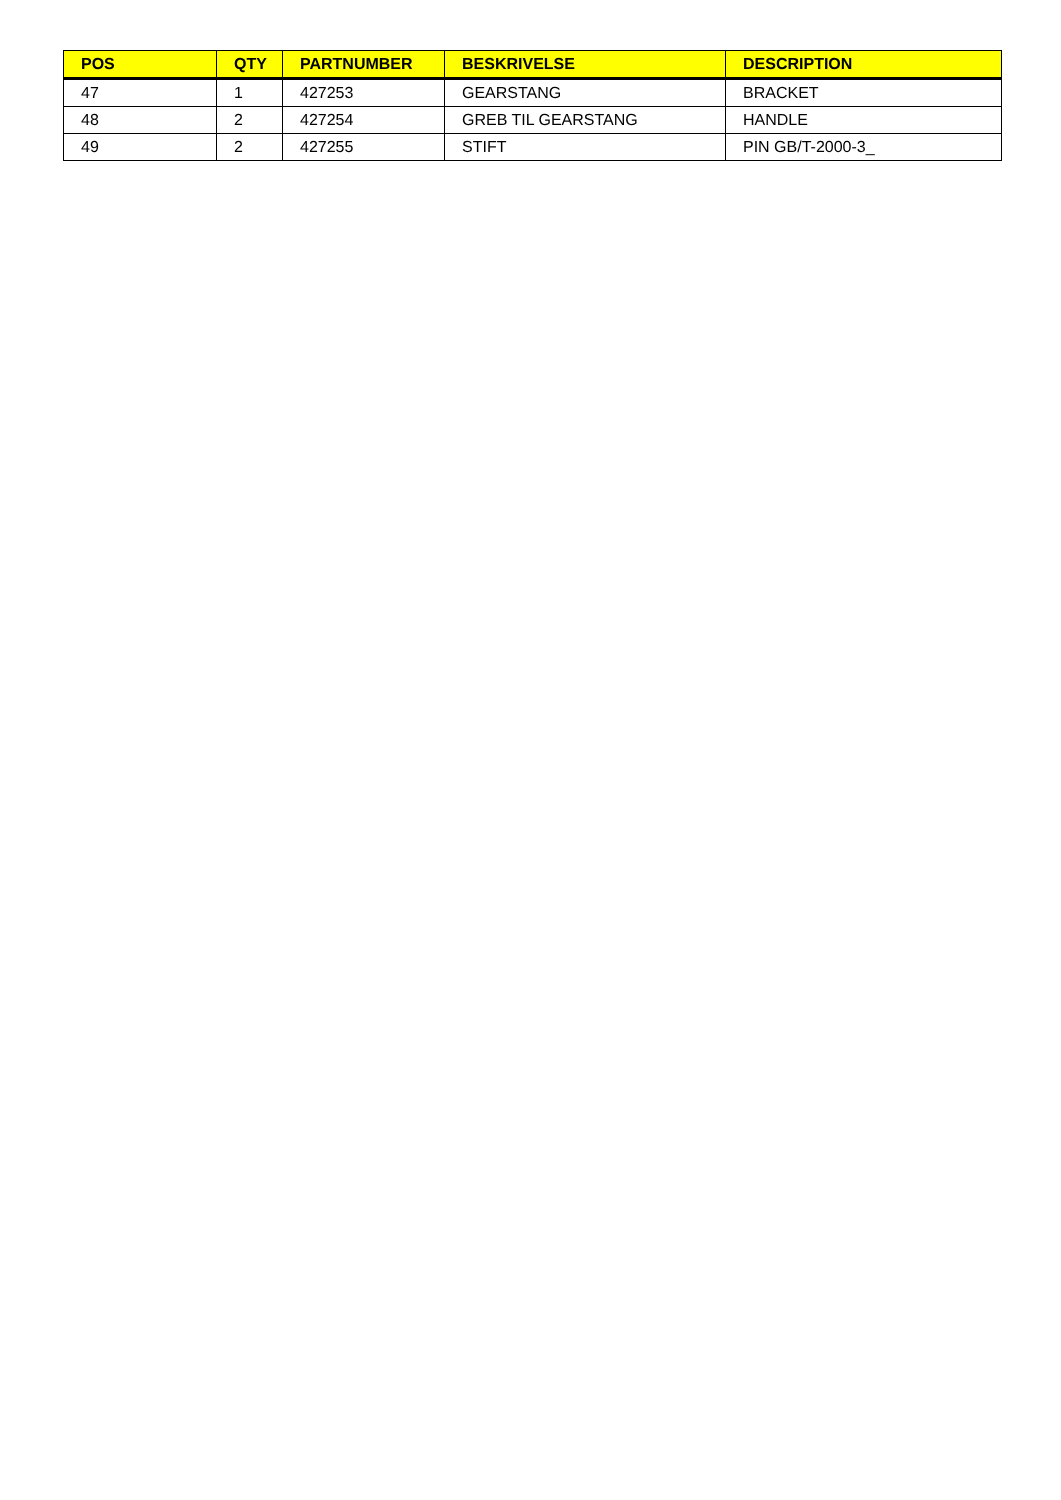| POS | QTY | PARTNUMBER | BESKRIVELSE | DESCRIPTION |
| --- | --- | --- | --- | --- |
| 47 | 1 | 427253 | GEARSTANG | BRACKET |
| 48 | 2 | 427254 | GREB TIL GEARSTANG | HANDLE |
| 49 | 2 | 427255 | STIFT | PIN GB/T-2000-3_ |